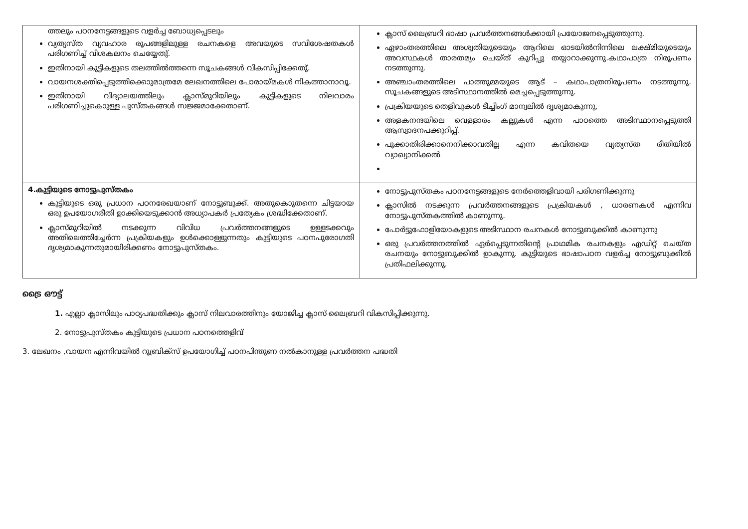| ത്തലും പഠനനേട്ടങ്ങളുടെ വളർച്ച ബോധ്യപ്പെടലും വ്യത്യസ്ത വ്യവഹാര രൂപങ്ങളിലുള്ള രചനകളെ അവയുടെ സവിശേഷതകൾ പരിഗണിച്ച് വിശകലനം ചെയ്യേതു്. ഇതിനായി കുട്ടികളുടെ തലത്തിൽത്തന്നെ സൂചകങ്ങൾ വികസിപ്പിക്കേതു്. വായനശക്തിപ്പെടുത്തിക്കൊുമാത്രമേ ലേഖനത്തിലെ പോരായ്മകൾ നികത്താനാവൂ. ഇതിനായി വിദ്യാലയത്തിലും ക്ലാസ്മുറിയിലും കുട്ടികളുടെ നിലവാരം പരിഗണിച്ചുകൊുള്ള പുസ്തകങ്ങൾ സജ്ജമാക്കേതാണ്. | ക്ലാസ് ലൈബ്രറി ഭാഷാ പ്രവർത്തനങ്ങൾക്കായി പ്രയോജനപ്പെടുത്തുന്നു. ഏഴാംതരത്തിലെ അശ്വതിയുടെയും ആറിലെ ഓടയിൽനിന്നിലെ ലക്ഷ്മിയുടെയും അവസ്ഥകൾ താരതമ്യം ചെയ്ത് കുറിപ്പു തയ്യാറാക്കുന്നു.കഥാപാത്ര നിരൂപണം നടത്തുന്നു. അഞ്ചാംതരത്തിലെ പാത്തുമ്മയുടെ ആട് – കഥാപാത്രനിരൂപണം നടത്തുന്നു. സൂചകങ്ങളുടെ അടിസ്ഥാനത്തിൽ മെച്ചപ്പെടുത്തുന്നു. പ്രക്രിയയുടെ തെളിവുകൾ ടീച്ചിംഗ് മാന്വലിൽ ദൃശ്യമാകുന്നു, അളകനന്ദയിലെ വെള്ളാരം കല്ലുകൾ എന്ന പാഠത്തെ അടിസ്ഥാനപ്പെടുത്തി ആസ്വാദനപക്കുറിപ്പ്. പൂക്കാതിരിക്കാനെനിക്കാവതില്ല എന്ന കവിതയെ വ്യത്യസ്ത രീതിയിൽ വ്യാഖ്യാനിക്കൽ |
| 4.കുട്ടിയുടെ നോട്ടുപുസ്തകം കുട്ടിയുടെ ഒരു പ്രധാന പഠനരേഖയാണ് നോട്ടുബുക്ക്. അതുകൊുതന്നെ ചിട്ടയായ ഒരു ഉപയോഗരീതി ഉാക്കിയെടുക്കാൻ അധ്യാപകർ പ്രത്യേകം ശ്രദ്ധിക്കേതാണ്. ക്ലാസ്മുറിയിൽ നടക്കുന്ന വിവിധ പ്രവർത്തനങ്ങളുടെ ഉള്ളടക്കവും അതിലെത്തിച്ചേർന്ന പ്രക്രിയകളും ഉൾക്കൊള്ളുന്നതും കുട്ടിയുടെ പഠനപുരോഗതി ദൃശ്യമാകുന്നതുമായിരിക്കണം നോട്ടുപുസ്തകം. | നോട്ടുപുസ്തകം പഠനനേട്ടങ്ങളുടെ നേർത്തെളിവായി പരിഗണിക്കുന്നു ക്ലാസിൽ നടക്കുന്ന പ്രവർത്തനങ്ങളുടെ പ്രക്രിയകൾ , ധാരണകൾ എന്നിവ നോട്ടുപുസ്തകത്തിൽ കാണുന്നു. പോർട്ടുഫോളിയോകളുടെ അടിസ്ഥാന രചനകൾ നോട്ടുബുക്കിൽ കാണുന്നു ഒരു പ്രവർത്തനത്തിൽ ഏർപ്പെടുന്നതിന്റെ പ്രാഥമിക രചനകളും എഡിറ്റ് ചെയ്ത രചനയും നോട്ടുബുക്കിൽ ഉാകുന്നു. കുട്ടിയുടെ ഭാഷാപഠന വളർച്ച നോട്ടുബുക്കിൽ പ്രതിഫലിക്കുന്നു. |
ട്രൈ ഔട്ട്
1. എല്ലാ ക്ലാസിലും പാഠ്യപദ്ധതിക്കും ക്ലാസ് നിലവാരത്തിനും യോജിച്ച ക്ലാസ് ലൈബ്രറി വികസിപ്പിക്കുന്നു.
2. നോട്ടുപുസ്തകം കുട്ടിയുടെ പ്രധാന പഠനത്തെളിവ്
3. ലേഖനം ,വായന എന്നിവയിൽ റൂബ്രിക്സ് ഉപയോഗിച്ച് പഠനപിന്തുണ നൽകാനുള്ള പ്രവർത്തന പദ്ധതി